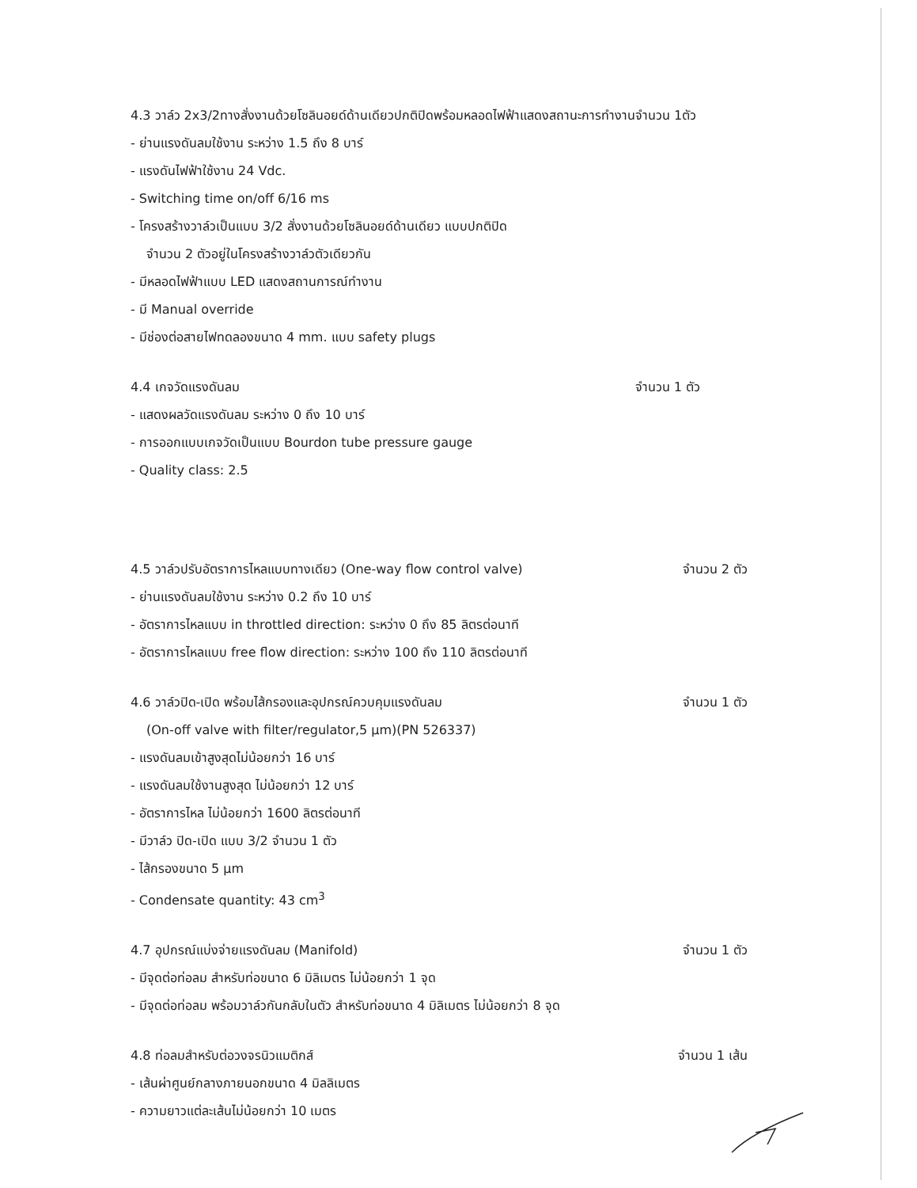4.3 วาล์ว 2x3/2ทางสั่งงานด้วยโซลินอยด์ด้านเดียวปกติปิดพร้อมหลอดไฟฟ้าแสดงสถานะการทำงานจำนวน 1ตัว
- ย่านแรงดันลมใช้งาน ระหว่าง 1.5 ถึง 8 บาร์
- แรงดันไฟฟ้าใช้งาน 24 Vdc.
- Switching time on/off 6/16 ms
- โครงสร้างวาล์วเป็นแบบ 3/2 สั่งงานด้วยโซลินอยด์ด้านเดียว แบบปกติปิด
จำนวน 2 ตัวอยู่ในโครงสร้างวาล์วตัวเดียวกัน
- มีหลอดไฟฟ้าแบบ LED แสดงสถานการณ์ทำงาน
- มี Manual override
- มีช่องต่อสายไฟทดลองขนาด 4 mm. แบบ safety plugs
4.4 เกจวัดแรงดันลม จำนวน 1 ตัว
- แสดงผลวัดแรงดันลม ระหว่าง 0 ถึง 10 บาร์
- การออกแบบเกจวัดเป็นแบบ Bourdon tube pressure gauge
- Quality class: 2.5
4.5 วาล์วปรับอัตราการไหลแบบทางเดียว (One-way flow control valve)
จำนวน 2 ตัว
- ย่านแรงดันลมใช้งาน ระหว่าง 0.2 ถึง 10 บาร์
- อัตราการไหลแบบ in throttled direction: ระหว่าง 0 ถึง 85 ลิตรต่อนาที
- อัตราการไหลแบบ free flow direction: ระหว่าง 100 ถึง 110 ลิตรต่อนาที
4.6 วาล์วปิด-เปิด พร้อมไส้กรองและอุปกรณ์ควบคุมแรงดันลม
จำนวน 1 ตัว
(On-off valve with filter/regulator,5 µm)(PN 526337)
- แรงดันลมเข้าสูงสุดไม่น้อยกว่า 16 บาร์
- แรงดันลมใช้งานสูงสุด ไม่น้อยกว่า 12 บาร์
- อัตราการไหล ไม่น้อยกว่า 1600 ลิตรต่อนาที
- มีวาล์ว ปิด-เปิด แบบ 3/2 จำนวน 1 ตัว
- ไส้กรองขนาด 5 µm
- Condensate quantity: 43 cm<sup>3</sup>
4.7 อุปกรณ์แบ่งจ่ายแรงดันลม (Manifold)
จำนวน 1 ตัว
- มีจุดต่อท่อลม สำหรับท่อขนาด 6 มิลิเมตร ไม่น้อยกว่า 1 จุด
- มีจุดต่อท่อลม พร้อมวาล์วกันกลับในตัว สำหรับท่อขนาด 4 มิลิเมตร ไม่น้อยกว่า 8 จุด
4.8 ท่อลมสำหรับต่อวงจรนิวแมติกส์
จำนวน 1 เส้น
- เส้นผ่าศูนย์กลางภายนอกขนาด 4 มิลลิเมตร
- ความยาวแต่ละเส้นไม่น้อยกว่า 10 เมตร